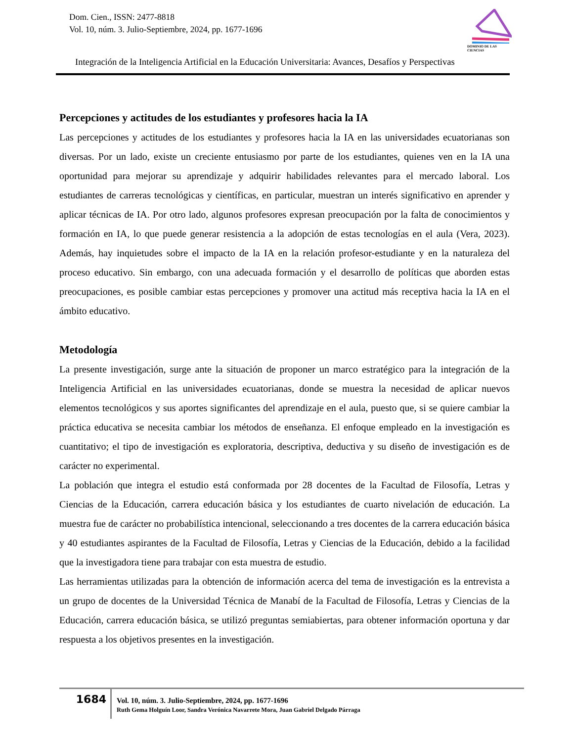Dom. Cien., ISSN: 2477-8818
Vol. 10, núm. 3. Julio-Septiembre, 2024, pp. 1677-1696
DOMINIO DE LAS CIENCIAS
Integración de la Inteligencia Artificial en la Educación Universitaria: Avances, Desafíos y Perspectivas
Percepciones y actitudes de los estudiantes y profesores hacia la IA
Las percepciones y actitudes de los estudiantes y profesores hacia la IA en las universidades ecuatorianas son diversas. Por un lado, existe un creciente entusiasmo por parte de los estudiantes, quienes ven en la IA una oportunidad para mejorar su aprendizaje y adquirir habilidades relevantes para el mercado laboral. Los estudiantes de carreras tecnológicas y científicas, en particular, muestran un interés significativo en aprender y aplicar técnicas de IA. Por otro lado, algunos profesores expresan preocupación por la falta de conocimientos y formación en IA, lo que puede generar resistencia a la adopción de estas tecnologías en el aula (Vera, 2023). Además, hay inquietudes sobre el impacto de la IA en la relación profesor-estudiante y en la naturaleza del proceso educativo. Sin embargo, con una adecuada formación y el desarrollo de políticas que aborden estas preocupaciones, es posible cambiar estas percepciones y promover una actitud más receptiva hacia la IA en el ámbito educativo.
Metodología
La presente investigación, surge ante la situación de proponer un marco estratégico para la integración de la Inteligencia Artificial en las universidades ecuatorianas, donde se muestra la necesidad de aplicar nuevos elementos tecnológicos y sus aportes significantes del aprendizaje en el aula, puesto que, si se quiere cambiar la práctica educativa se necesita cambiar los métodos de enseñanza. El enfoque empleado en la investigación es cuantitativo; el tipo de investigación es exploratoria, descriptiva, deductiva y su diseño de investigación es de carácter no experimental.
La población que integra el estudio está conformada por 28 docentes de la Facultad de Filosofía, Letras y Ciencias de la Educación, carrera educación básica y los estudiantes de cuarto nivelación de educación. La muestra fue de carácter no probabilística intencional, seleccionando a tres docentes de la carrera educación básica y 40 estudiantes aspirantes de la Facultad de Filosofía, Letras y Ciencias de la Educación, debido a la facilidad que la investigadora tiene para trabajar con esta muestra de estudio.
Las herramientas utilizadas para la obtención de información acerca del tema de investigación es la entrevista a un grupo de docentes de la Universidad Técnica de Manabí de la Facultad de Filosofía, Letras y Ciencias de la Educación, carrera educación básica, se utilizó preguntas semiabiertas, para obtener información oportuna y dar respuesta a los objetivos presentes en la investigación.
1684
Vol. 10, núm. 3. Julio-Septiembre, 2024, pp. 1677-1696
Ruth Gema Holguín Loor, Sandra Verónica Navarrete Mora, Juan Gabriel Delgado Párraga